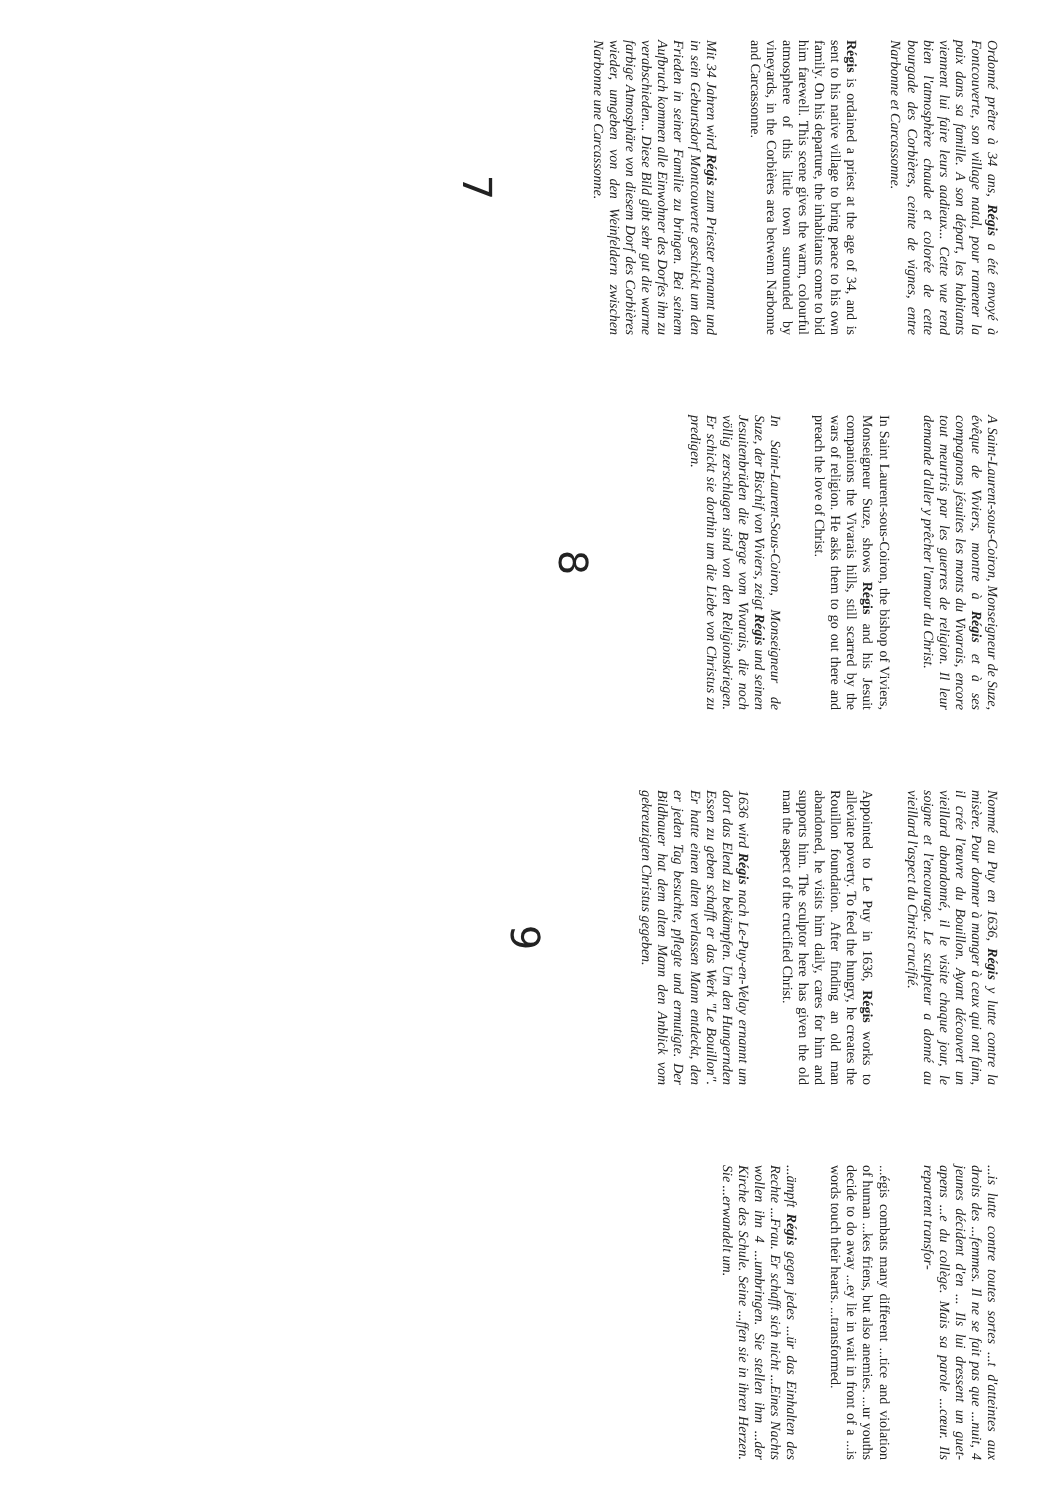Ordonné prêtre à 34 ans, Régis a été envoyé à Fontcouverte, son village natal, pour ramener la paix dans sa famille. A son départ, les habitants viennent lui faire leurs aadieux... Cette vue rend bien l'atmosphère chaude et colorée de cette bourgade des Corbières, ceinte de vignes, entre Narbonne et Carcassonne.
Régis is ordained a priest at the age of 34, and is sent to his native village to bring peace to his own family. On his departure, the inhabitants come to bid him farewell. This scene gives the warm, colourful atmosphere of this little town surrounded by vineyards, in the Corbières area betwenn Narbonne and Carcassonne.
Mit 34 Jahren wird Régis zum Priester ernannt und in sein Geburtsdorf Montcouverte geschickt um den Frieden in seiner Familie zu bringen. Bei seinem Aufbruch kommen alle Einwohner des Dorfes ihn zu verabschieden... Diese Bild gibt sehr gut die warme farbige Atmosphäre von diesem Dorf des Corbières wieder, umgeben von den Weinfeldern zwischen Narbonne une Carcassonne.
7
A Saint-Laurent-sous-Coiron, Monseigneur de Suze, évêque de Viviers, montre à Régis et à ses compagnons jésuites les monts du Vivarais, encore tout meurtris par les guerres de religion. Il leur demande d'aller y prêcher l'amour du Christ.
In Saint Laurent-sous-Coiron, the bishop of Viviers, Monseigneur Suze, shows Régis and his Jesuit companions the Vivarais hills, still scarred by the wars of religion. He asks them to go out there and preach the love of Christ.
In Saint-Laurent-Sous-Coiron, Monseigneur de Suze, der Bischif von Viviers, zeigt Régis und seinen Jesuitenbrüden die Berge vom Vivarais, die noch völlig zerschlagen sind von den Religionskriegen. Er schickt sie dorthin um die Liebe von Christus zu predigen.
8
Nommé au Puy en 1636, Régis y lutte contre la misère. Pour donner à manger à ceux qui ont faim, il crée l'œuvre du Bouillon. Ayant découvert un vieillard abandonné, il le visite chaque jour, le soigne et l'encourage. Le sculpteur a donné au vieillard l'aspect du Christ crucifié.
Appointed to Le Puy in 1636, Régis works to alleviate poverty. To feed the hungry, he creates the Rouillon foundation. After finding an old man abandoned, he visits him daily, cares for him and supports him. The sculptor here has given the old man the aspect of the crucified Christ.
1636 wird Régis nach Le-Puy-en-Velay ernannt um dort das Elend zu bekämpfen. Um den Hungernden Essen zu geben schafft er das Werk "Le Bouillon". Er hatte einen alten verlassen Mann entdeckt, den er jeden Tag besuchte, pflegte und ermutigte. Der Bildhauer hat dem alten Mann den Anblick vom gekreuzigten Christus gegeben.
9
...is lutte contre toutes sortes ...t d'atteintes aux droits des ...femmes. Il ne se fait pas que ...nuit, 4 jeunes décident d'en ... Ils lui dressent un guet-apens ...e du collège. Mais sa parole ...cœur. Ils repartent transfor-
...égis combats many different ...tice and violation of human ...kes friens, but also anemies. ...ur youths decide to do away ...ey lie in wait in front of a ...is words touch their hearts. ...transformed.
...ämpft Régis gegen jedes ...ür das Einhalten des Rechte ...Frau. Er schafft sich nicht ...Eines Nachts wollen ihn 4 ...umbringen. Sie stellen ihm ...der Kirche des Schule. Seine ...ffen sie in ihren Herzen. Sie ...erwandelt um.